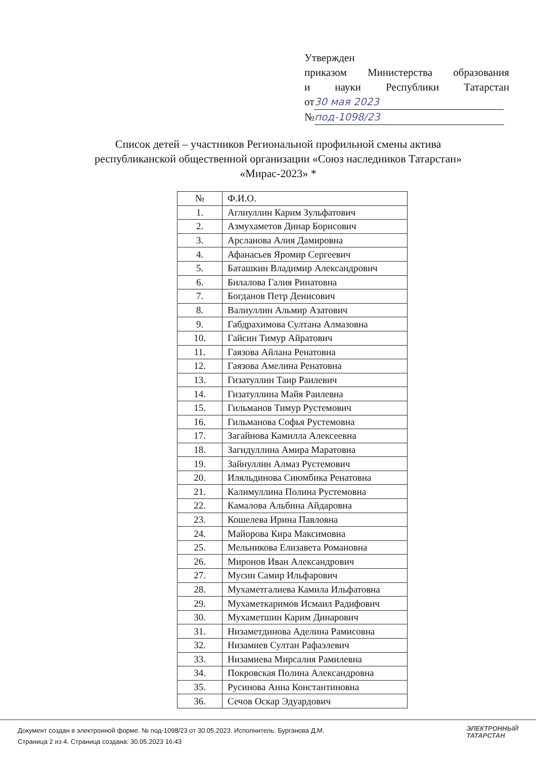Утвержден
приказом Министерства образования
и науки Республики Татарстан
от 30 мая 2023
№ под-1098/23
Список детей – участников Региональной профильной смены актива
республиканской общественной организации «Союз наследников Татарстан»
«Мирас-2023» *
| № | Ф.И.О. |
| --- | --- |
| 1. | Аглиуллин Карим Зульфатович |
| 2. | Азмухаметов Динар Борисович |
| 3. | Арсланова Алия Дамировна |
| 4. | Афанасьев Яромир Сергеевич |
| 5. | Баташкин Владимир Александрович |
| 6. | Билалова Галия Ринатовна |
| 7. | Богданов Петр Денисович |
| 8. | Валиуллин Альмир Азатович |
| 9. | Габдрахимова Султана Алмазовна |
| 10. | Гайсин Тимур Айратович |
| 11. | Гаязова Айлана Ренатовна |
| 12. | Гаязова Амелина Ренатовна |
| 13. | Гизатуллин Таир Раилевич |
| 14. | Гизатуллина Майя Раилевна |
| 15. | Гильманов Тимур Рустемович |
| 16. | Гильманова Софья Рустемовна |
| 17. | Загайнова Камилла Алексеевна |
| 18. | Загидуллина Амира Маратовна |
| 19. | Зайнуллин Алмаз Рустемович |
| 20. | Иляльдинова Сиюмбика Ренатовна |
| 21. | Калимуллина Полина Рустемовна |
| 22. | Камалова Альбина Айдаровна |
| 23. | Кошелева Ирина Павловна |
| 24. | Майорова Кира Максимовна |
| 25. | Мельникова Елизавета Романовна |
| 26. | Миронов Иван Александрович |
| 27. | Мусин Самир Ильфарович |
| 28. | Мухаметгалиева Камила Ильфатовна |
| 29. | Мухаметкаримов Исмаил Радифович |
| 30. | Мухаметшин Карим Динарович |
| 31. | Низаметдинова Аделина Рамисовна |
| 32. | Низамиев Султан Рафаэлевич |
| 33. | Низамиева Мирсалия Рамилевна |
| 34. | Покровская Полина Александровна |
| 35. | Русинова Анна Константиновна |
| 36. | Сечов Оскар Эдуардович |
Документ создан в электронной форме. № под-1098/23 от 30.05.2023. Исполнитель: Бурганова Д.М.
Страница 2 из 4. Страница создана: 30.05.2023 16:43
ЭЛЕКТРОННЫЙ
ТАТАРСТАН